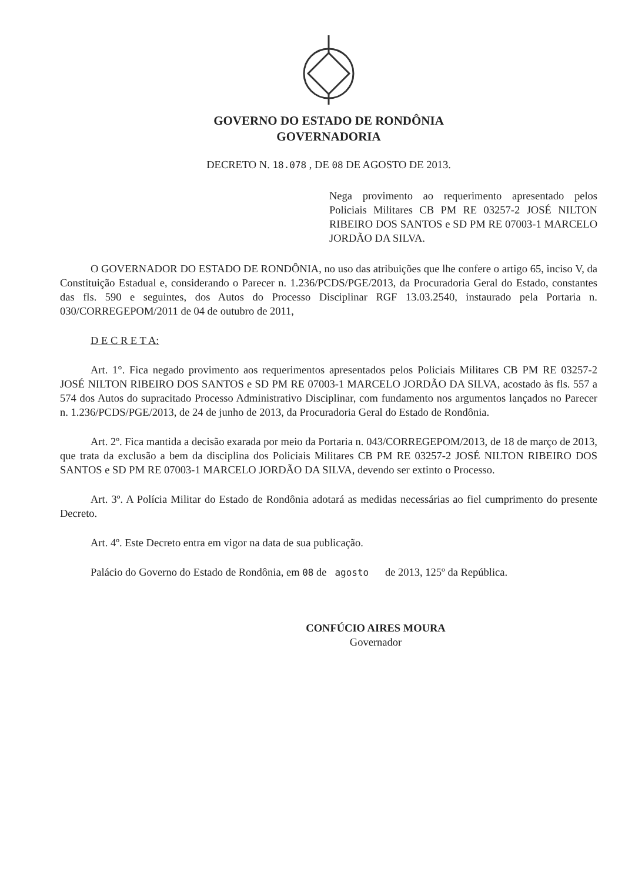GOVERNO DO ESTADO DE RONDÔNIA
GOVERNADORIA
DECRETO N. 18.078 , DE 08 DE AGOSTO DE 2013.
Nega provimento ao requerimento apresentado pelos Policiais Militares CB PM RE 03257-2 JOSÉ NILTON RIBEIRO DOS SANTOS e SD PM RE 07003-1 MARCELO JORDÃO DA SILVA.
O GOVERNADOR DO ESTADO DE RONDÔNIA, no uso das atribuições que lhe confere o artigo 65, inciso V, da Constituição Estadual e, considerando o Parecer n. 1.236/PCDS/PGE/2013, da Procuradoria Geral do Estado, constantes das fls. 590 e seguintes, dos Autos do Processo Disciplinar RGF 13.03.2540, instaurado pela Portaria n. 030/CORREGEPOM/2011 de 04 de outubro de 2011,
D E C R E T A:
Art. 1°. Fica negado provimento aos requerimentos apresentados pelos Policiais Militares CB PM RE 03257-2 JOSÉ NILTON RIBEIRO DOS SANTOS e SD PM RE 07003-1 MARCELO JORDÃO DA SILVA, acostado às fls. 557 a 574 dos Autos do supracitado Processo Administrativo Disciplinar, com fundamento nos argumentos lançados no Parecer n. 1.236/PCDS/PGE/2013, de 24 de junho de 2013, da Procuradoria Geral do Estado de Rondônia.
Art. 2º. Fica mantida a decisão exarada por meio da Portaria n. 043/CORREGEPOM/2013, de 18 de março de 2013, que trata da exclusão a bem da disciplina dos Policiais Militares CB PM RE 03257-2 JOSÉ NILTON RIBEIRO DOS SANTOS e SD PM RE 07003-1 MARCELO JORDÃO DA SILVA, devendo ser extinto o Processo.
Art. 3º. A Polícia Militar do Estado de Rondônia adotará as medidas necessárias ao fiel cumprimento do presente Decreto.
Art. 4º. Este Decreto entra em vigor na data de sua publicação.
Palácio do Governo do Estado de Rondônia, em 08 de agosto de 2013, 125º da República.
CONFÚCIO AIRES MOURA
Governador